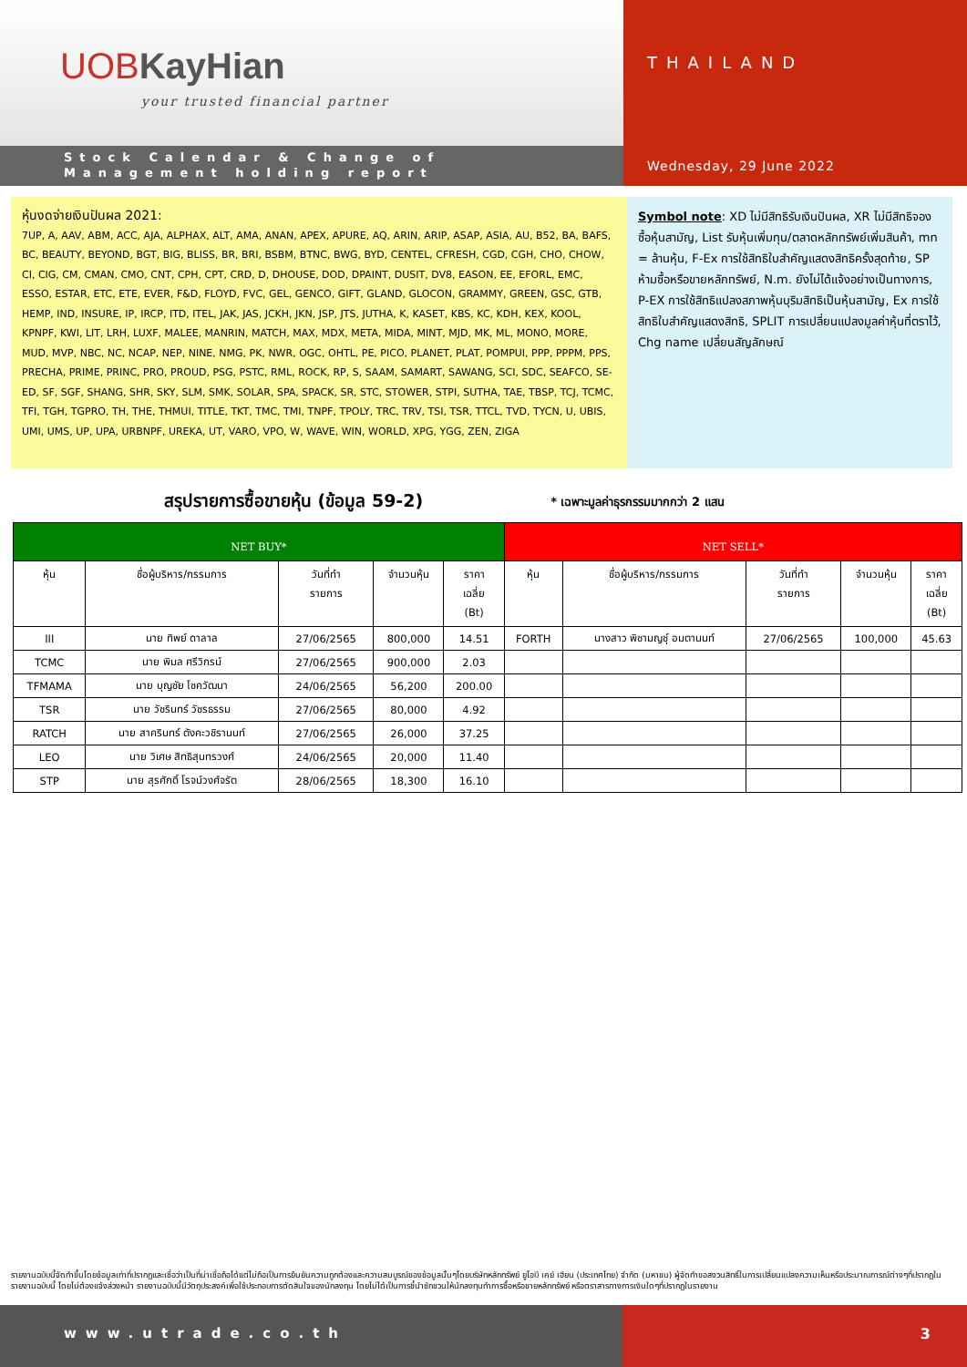UOBKayHian
your trusted financial partner
Stock Calendar & Change of
Management holding report
THAILAND
Wednesday, 29 June 2022
หุ้นงดจ่ายเงินปันผล 2021:
7UP, A, AAV, ABM, ACC, AJA, ALPHAX, ALT, AMA, ANAN, APEX, APURE, AQ, ARIN, ARIP, ASAP, ASIA, AU, B52, BA, BAFS, BC, BEAUTY, BEYOND, BGT, BIG, BLISS, BR, BRI, BSBM, BTNC, BWG, BYD, CENTEL, CFRESH, CGD, CGH, CHO, CHOW, CI, CIG, CM, CMAN, CMO, CNT, CPH, CPT, CRD, D, DHOUSE, DOD, DPAINT, DUSIT, DV8, EASON, EE, EFORL, EMC, ESSO, ESTAR, ETC, ETE, EVER, F&D, FLOYD, FVC, GEL, GENCO, GIFT, GLAND, GLOCON, GRAMMY, GREEN, GSC, GTB, HEMP, IND, INSURE, IP, IRCP, ITD, ITEL, JAK, JAS, JCKH, JKN, JSP, JTS, JUTHA, K, KASET, KBS, KC, KDH, KEX, KOOL, KPNPF, KWI, LIT, LRH, LUXF, MALEE, MANRIN, MATCH, MAX, MDX, META, MIDA, MINT, MJD, MK, ML, MONO, MORE, MUD, MVP, NBC, NC, NCAP, NEP, NINE, NMG, PK, NWR, OGC, OHTL, PE, PICO, PLANET, PLAT, POMPUI, PPP, PPPM, PPS, PRECHA, PRIME, PRINC, PRO, PROUD, PSG, PSTC, RML, ROCK, RP, S, SAAM, SAMART, SAWANG, SCI, SDC, SEAFCO, SE-ED, SF, SGF, SHANG, SHR, SKY, SLM, SMK, SOLAR, SPA, SPACK, SR, STC, STOWER, STPI, SUTHA, TAE, TBSP, TCJ, TCMC, TFI, TGH, TGPRO, TH, THE, THMUI, TITLE, TKT, TMC, TMI, TNPF, TPOLY, TRC, TRV, TSI, TSR, TTCL, TVD, TYCN, U, UBIS, UMI, UMS, UP, UPA, URBNPF, UREKA, UT, VARO, VPO, W, WAVE, WIN, WORLD, XPG, YGG, ZEN, ZIGA
Symbol note: XD ไม่มีสิทธิรับเงินปันผล, XR ไม่มีสิทธิจองซื้อหุ้นสามัญ, List รับหุ้นเพิ่มทุน/ตลาดหลักทรัพย์เพิ่มสินค้า, mn = ล้านหุ้น, F-Ex การใช้สิทธิใบสำคัญแสดงสิทธิครั้งสุดท้าย, SP ห้ามซื้อหรือขายหลักทรัพย์, N.m. ยังไม่ได้แจ้งอย่างเป็นทางการ, P-EX การใช้สิทธิแปลงสภาพหุ้นบุริมสิทธิเป็นหุ้นสามัญ, Ex การใช้สิทธิใบสำคัญแสดงสิทธิ, SPLIT การเปลี่ยนแปลงมูลค่าหุ้นที่ตราไว้, Chg name เปลี่ยนสัญลักษณ์
สรุปรายการซื้อขายหุ้น (ข้อมูล 59-2)
* เฉพาะมูลค่าธุรกรรมมากกว่า 2 แสน
| NET BUY* | | | | | NET SELL* | | | | |
| --- | --- | --- | --- | --- | --- | --- | --- | --- | --- |
| หุ้น | ชื่อผู้บริหาร/กรรมการ | วันที่ทำ รายการ | จำนวนหุ้น | ราคา เฉลี่ย (Bt) | หุ้น | ชื่อผู้บริหาร/กรรมการ | วันที่ทำ รายการ | จำนวนหุ้น | ราคา เฉลี่ย (Bt) |
| III | นาย ทิพย์ ดาลาล | 27/06/2565 | 800,000 | 14.51 | FORTH | นางสาว พิชามญชุ์ อมตานนท์ | 27/06/2565 | 100,000 | 45.63 |
| TCMC | นาย พิมล ศรีวิกรม์ | 27/06/2565 | 900,000 | 2.03 | | | | | |
| TFMAMA | นาย บุญชัย โชควัฒนา | 24/06/2565 | 56,200 | 200.00 | | | | | |
| TSR | นาย วัชรินทร์ วัชรธรรม | 27/06/2565 | 80,000 | 4.92 | | | | | |
| RATCH | นาย สาครินทร์ ตังคะวชิรานนท์ | 27/06/2565 | 26,000 | 37.25 | | | | | |
| LEO | นาย วิเศษ สิทธิสุนทรวงศ์ | 24/06/2565 | 20,000 | 11.40 | | | | | |
| STP | นาย สุรศักดิ์ โรจน์วงศ์จรัต | 28/06/2565 | 18,300 | 16.10 | | | | | |
รายงานฉบับนี้จัดทำขึ้นโดยข้อมูลเท่าที่ปรากฏและเชื่อว่าเป็นที่น่าเชื่อถือได้แต่ไม่ถือเป็นการยืนยันความถูกต้องและความสมบูรณ์ของข้อมูลนั้นๆโดยบริษัทหลักทรัพย์ ยูโอบี เคย์ เฮียน (ประเทศไทย) จำกัด (มหาชน) ผู้จัดทำขอสงวนสิทธิ์ในการเปลี่ยนแปลงความเห็นหรือประมาณการณ์ต่างๆที่ปรากฏในรายงานฉบับนี้ โดยไม่ต้องแจ้งล่วงหน้า รายงานฉบับนี้มีวัตถุประสงค์เพื่อใช้ประกอบการตัดสินใจของนักลงทุน โดยไม่ได้เป็นการชี้นำชักชวนให้นักลงทุนทำการซื้อหรือขายหลักทรัพย์ หรือตราสารทางการเงินใดๆที่ปรากฏในรายงาน
www.utrade.co.th 3